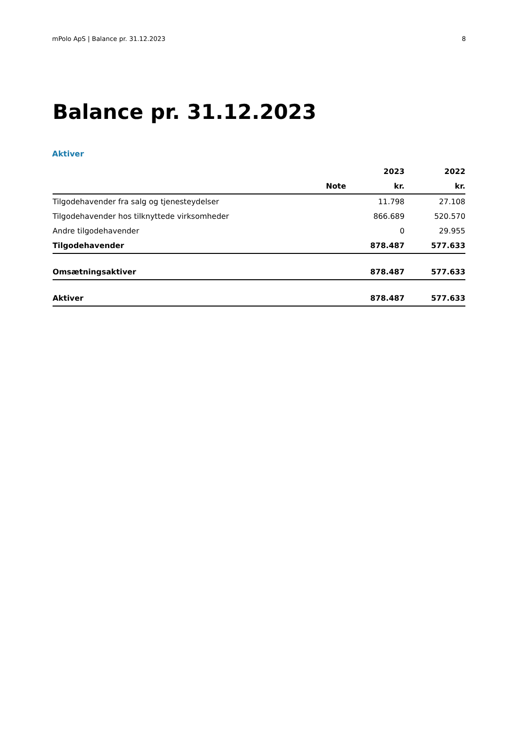mPolo ApS | Balance pr. 31.12.2023 8
Balance pr. 31.12.2023
Aktiver
| | | 2023 | 2022 |
| --- | --- | --- | --- |
| | Note | kr. | kr. |
| Tilgodehavender fra salg og tjenesteydelser | | 11.798 | 27.108 |
| Tilgodehavender hos tilknyttede virksomheder | | 866.689 | 520.570 |
| Andre tilgodehavender | | 0 | 29.955 |
| Tilgodehavender | | 878.487 | 577.633 |
| Omsætningsaktiver | | 878.487 | 577.633 |
| Aktiver | | 878.487 | 577.633 |